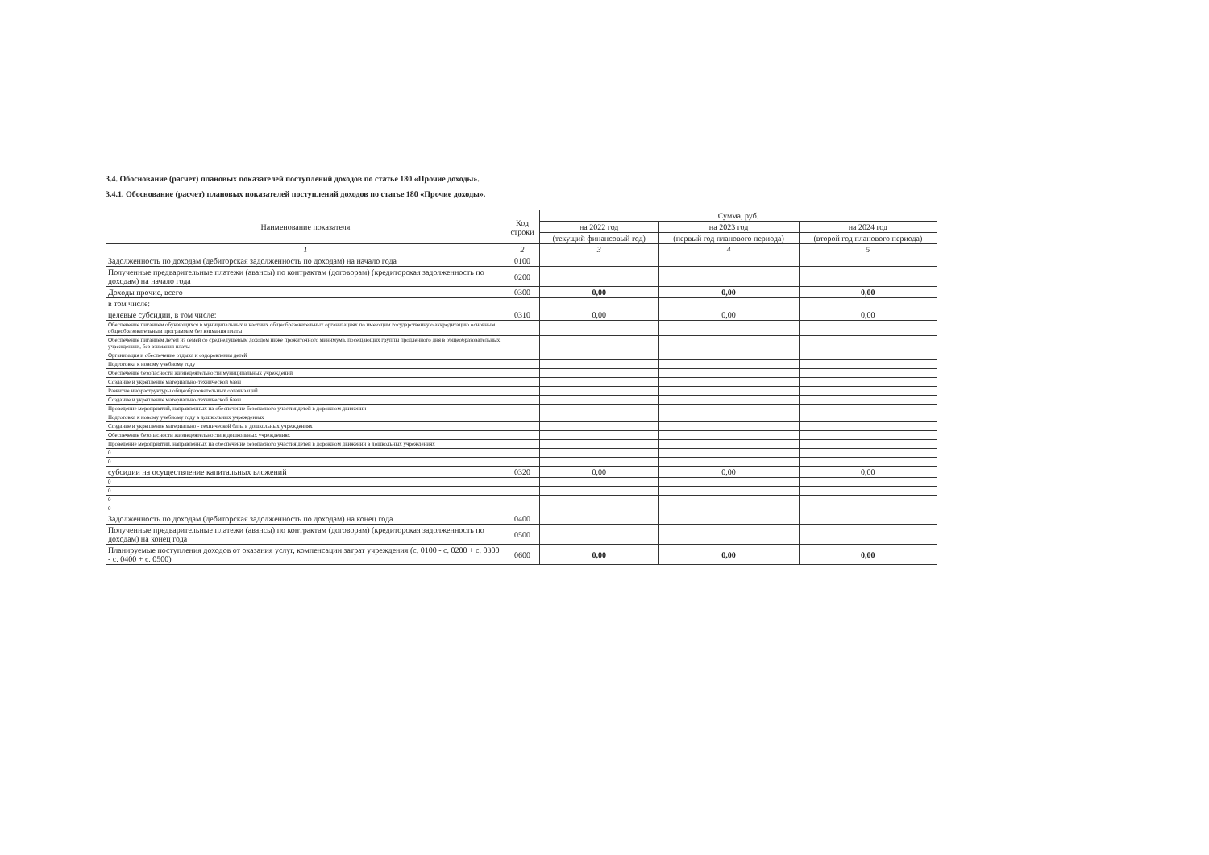3.4. Обоснование (расчет) плановых показателей поступлений доходов по статье 180 «Прочие доходы».
3.4.1. Обоснование (расчет) плановых показателей поступлений доходов по статье 180 «Прочие доходы».
| Наименование показателя | Код строки | Сумма, руб. | | |
| --- | --- | --- | --- | --- |
| | | на 2022 год | на 2023 год | на 2024 год |
| | | (текущий финансовый год) | (первый год планового периода) | (второй год планового периода) |
| 1 | 2 | 3 | 4 | 5 |
| Задолженность по доходам (дебиторская задолженность по доходам) на начало года | 0100 | | | |
| Полученные предварительные платежи (авансы) по контрактам (договорам) (кредиторская задолженность по доходам) на начало года | 0200 | | | |
| Доходы прочие, всего | 0300 | 0,00 | 0,00 | 0,00 |
| в том числе: | | | | |
| целевые субсидии, в том числе: | 0310 | 0,00 | 0,00 | 0,00 |
| Обеспечение питанием обучающихся в муниципальных и частных общеобразовательных организациях по имеющим государственную аккредитацию основным общеобразовательным программам без взимания платы | | | | |
| Обеспечение питанием детей из семей со среднедушевым доходом ниже прожиточного минимума, посещающих группы продленного дня в общеобразовательных учреждениях, без взимания платы | | | | |
| Организация и обеспечение отдыха и оздоровления детей | | | | |
| Подготовка к новому учебному году | | | | |
| Обеспечение безопасности жизнедеятельности муниципальных учреждений | | | | |
| Создание и укрепление материально-технической базы | | | | |
| Развитие инфраструктуры общеобразовательных организаций | | | | |
| Создание и укрепление материально-технической базы | | | | |
| Проведение мероприятий, направленных на обеспечение безопасного участия детей в дорожном движении | | | | |
| Подготовка к новому учебному году в дошкольных учреждениях | | | | |
| Создание и укрепление материально - технической базы в дошкольных учреждениях | | | | |
| Обеспечение безопасности жизнедеятельности в дошкольных учреждениях | | | | |
| Проведение мероприятий, направленных на обеспечение безопасного участия детей в дорожном движении в дошкольных учреждениях | | | | |
| 0 | | | | |
| 0 | | | | |
| субсидии на осуществление капитальных вложений | 0320 | 0,00 | 0,00 | 0,00 |
| 0 | | | | |
| 0 | | | | |
| 0 | | | | |
| 0 | | | | |
| Задолженность по доходам (дебиторская задолженность по доходам) на конец года | 0400 | | | |
| Полученные предварительные платежи (авансы) по контрактам (договорам) (кредиторская задолженность по доходам) на конец года | 0500 | | | |
| Планируемые поступления доходов от оказания услуг, компенсации затрат учреждения (с. 0100 - с. 0200 + с. 0300 - с. 0400 + с. 0500) | 0600 | 0,00 | 0,00 | 0,00 |